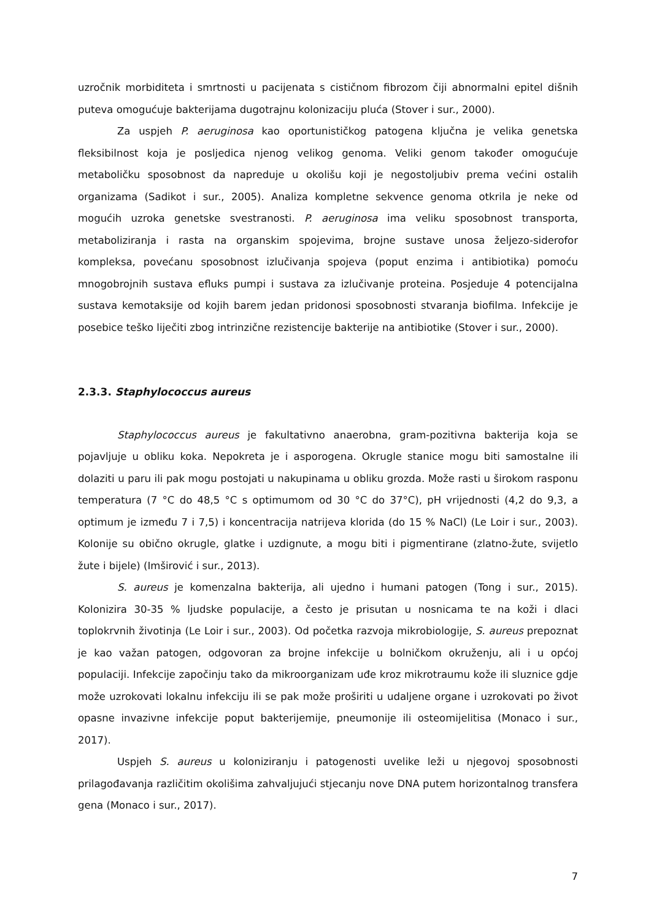uzročnik morbiditeta i smrtnosti u pacijenata s cističnom fibrozom čiji abnormalni epitel dišnih puteva omogućuje bakterijama dugotrajnu kolonizaciju pluća (Stover i sur., 2000).
Za uspjeh P. aeruginosa kao oportunističkog patogena ključna je velika genetska fleksibilnost koja je posljedica njenog velikog genoma. Veliki genom također omogućuje metaboličku sposobnost da napreduje u okolišu koji je negostoljubiv prema većini ostalih organizama (Sadikot i sur., 2005). Analiza kompletne sekvence genoma otkrila je neke od mogućih uzroka genetske svestranosti. P. aeruginosa ima veliku sposobnost transporta, metaboliziranja i rasta na organskim spojevima, brojne sustave unosa željezo-siderofor kompleksa, povećanu sposobnost izlučivanja spojeva (poput enzima i antibiotika) pomoću mnogobrojnih sustava efluks pumpi i sustava za izlučivanje proteina. Posjeduje 4 potencijalna sustava kemotaksije od kojih barem jedan pridonosi sposobnosti stvaranja biofilma. Infekcije je posebice teško liječiti zbog intrinzične rezistencije bakterije na antibiotike (Stover i sur., 2000).
2.3.3. Staphylococcus aureus
Staphylococcus aureus je fakultativno anaerobna, gram-pozitivna bakterija koja se pojavljuje u obliku koka. Nepokreta je i asporogena. Okrugle stanice mogu biti samostalne ili dolaziti u paru ili pak mogu postojati u nakupinama u obliku grozda. Može rasti u širokom rasponu temperatura (7 °C do 48,5 °C s optimumom od 30 °C do 37°C), pH vrijednosti (4,2 do 9,3, a optimum je između 7 i 7,5) i koncentracija natrijeva klorida (do 15 % NaCl) (Le Loir i sur., 2003). Kolonije su obično okrugle, glatke i uzdignute, a mogu biti i pigmentirane (zlatno-žute, svijetlo žute i bijele) (Imširović i sur., 2013).
S. aureus je komenzalna bakterija, ali ujedno i humani patogen (Tong i sur., 2015). Kolonizira 30-35 % ljudske populacije, a često je prisutan u nosnicama te na koži i dlaci toplokrvnih životinja (Le Loir i sur., 2003). Od početka razvoja mikrobiologije, S. aureus prepoznat je kao važan patogen, odgovoran za brojne infekcije u bolničkom okruženju, ali i u općoj populaciji. Infekcije započinju tako da mikroorganizam uđe kroz mikrotraumu kože ili sluznice gdje može uzrokovati lokalnu infekciju ili se pak može proširiti u udaljene organe i uzrokovati po život opasne invazivne infekcije poput bakterijemije, pneumonije ili osteomijelitisa (Monaco i sur., 2017).
Uspjeh S. aureus u koloniziranju i patogenosti uvelike leži u njegovoj sposobnosti prilagođavanja različitim okolišima zahvaljujući stjecanju nove DNA putem horizontalnog transfera gena (Monaco i sur., 2017).
7